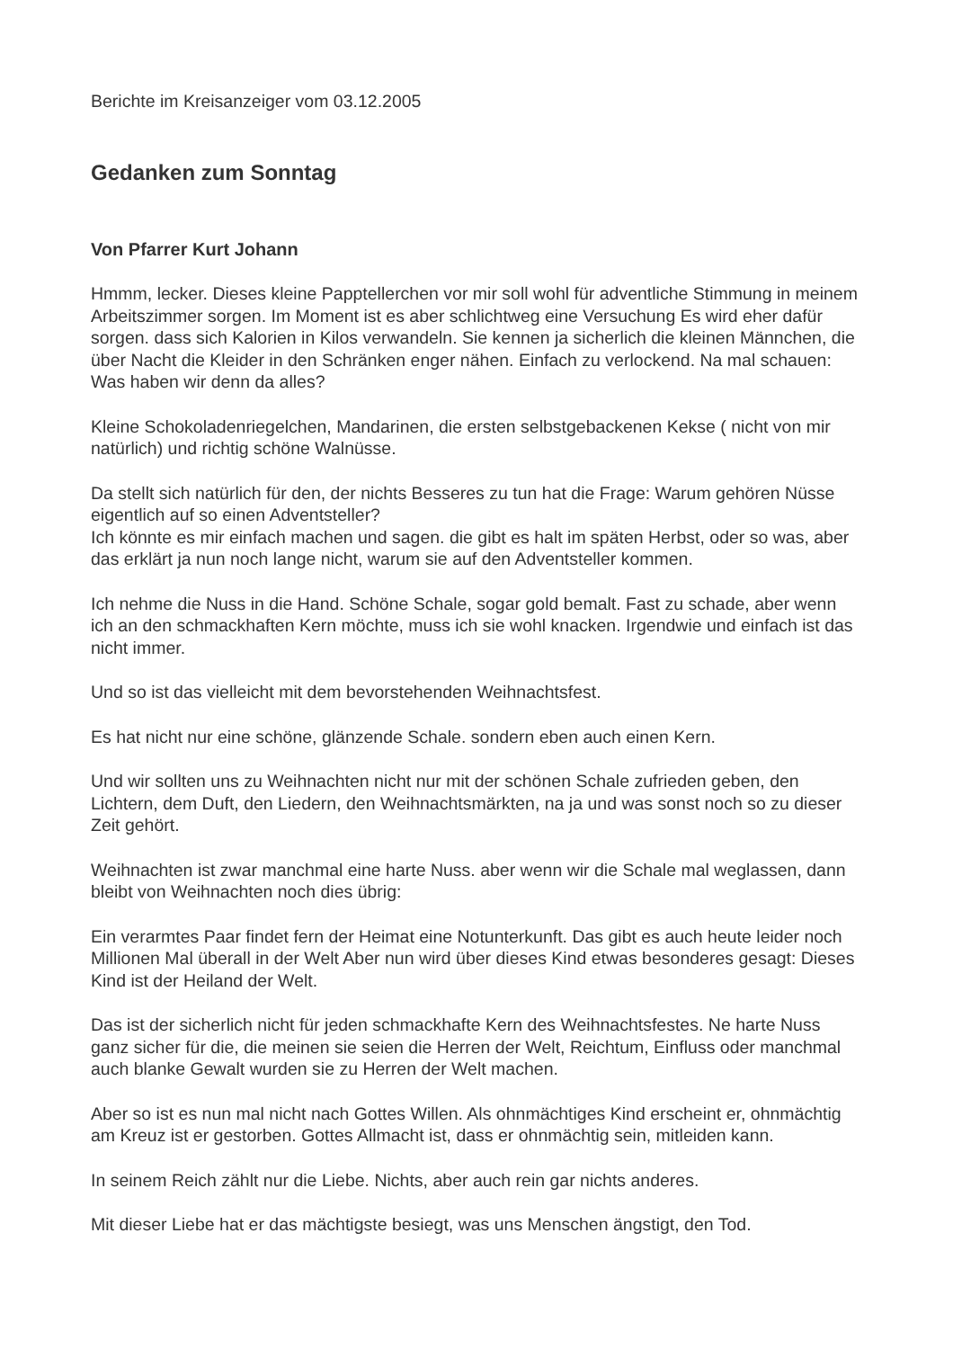Berichte im Kreisanzeiger vom 03.12.2005
Gedanken zum Sonntag
Von Pfarrer Kurt Johann
Hmmm, lecker. Dieses kleine Papptellerchen vor mir soll wohl für adventliche Stimmung in meinem Arbeitszimmer sorgen. Im Moment ist es aber schlichtweg eine Versuchung Es wird eher dafür sorgen. dass sich Kalorien in Kilos verwandeln. Sie kennen ja sicherlich die kleinen Männchen, die über Nacht die Kleider in den Schränken enger nähen. Einfach zu verlockend. Na mal schauen: Was haben wir denn da alles?
Kleine Schokoladenriegelchen, Mandarinen, die ersten selbstgebackenen Kekse ( nicht von mir natürlich) und richtig schöne Walnüsse.
Da stellt sich natürlich für den, der nichts Besseres zu tun hat die Frage: Warum gehören Nüsse eigentlich auf so einen Adventsteller?
Ich könnte es mir einfach machen und sagen. die gibt es halt im späten Herbst, oder so was, aber das erklärt ja nun noch lange nicht, warum sie auf den Adventsteller kommen.
Ich nehme die Nuss in die Hand. Schöne Schale, sogar gold bemalt. Fast zu schade, aber wenn ich an den schmackhaften Kern möchte, muss ich sie wohl knacken. Irgendwie und einfach ist das nicht immer.
Und so ist das vielleicht mit dem bevorstehenden Weihnachtsfest.
Es hat nicht nur eine schöne, glänzende Schale. sondern eben auch einen Kern.
Und wir sollten uns zu Weihnachten nicht nur mit der schönen Schale zufrieden geben, den Lichtern, dem Duft, den Liedern, den Weihnachtsmärkten, na ja und was sonst noch so zu dieser Zeit gehört.
Weihnachten ist zwar manchmal eine harte Nuss. aber wenn wir die Schale mal weglassen, dann bleibt von Weihnachten noch dies übrig:
Ein verarmtes Paar findet fern der Heimat eine Notunterkunft. Das gibt es auch heute leider noch Millionen Mal überall in der Welt Aber nun wird über dieses Kind etwas besonderes gesagt: Dieses Kind ist der Heiland der Welt.
Das ist der sicherlich nicht für jeden schmackhafte Kern des Weihnachtsfestes. Ne harte Nuss ganz sicher für die, die meinen sie seien die Herren der Welt, Reichtum, Einfluss oder manchmal auch blanke Gewalt wurden sie zu Herren der Welt machen.
Aber so ist es nun mal nicht nach Gottes Willen. Als ohnmächtiges Kind erscheint er, ohnmächtig am Kreuz ist er gestorben. Gottes Allmacht ist, dass er ohnmächtig sein, mitleiden kann.
In seinem Reich zählt nur die Liebe. Nichts, aber auch rein gar nichts anderes.
Mit dieser Liebe hat er das mächtigste besiegt, was uns Menschen ängstigt, den Tod.